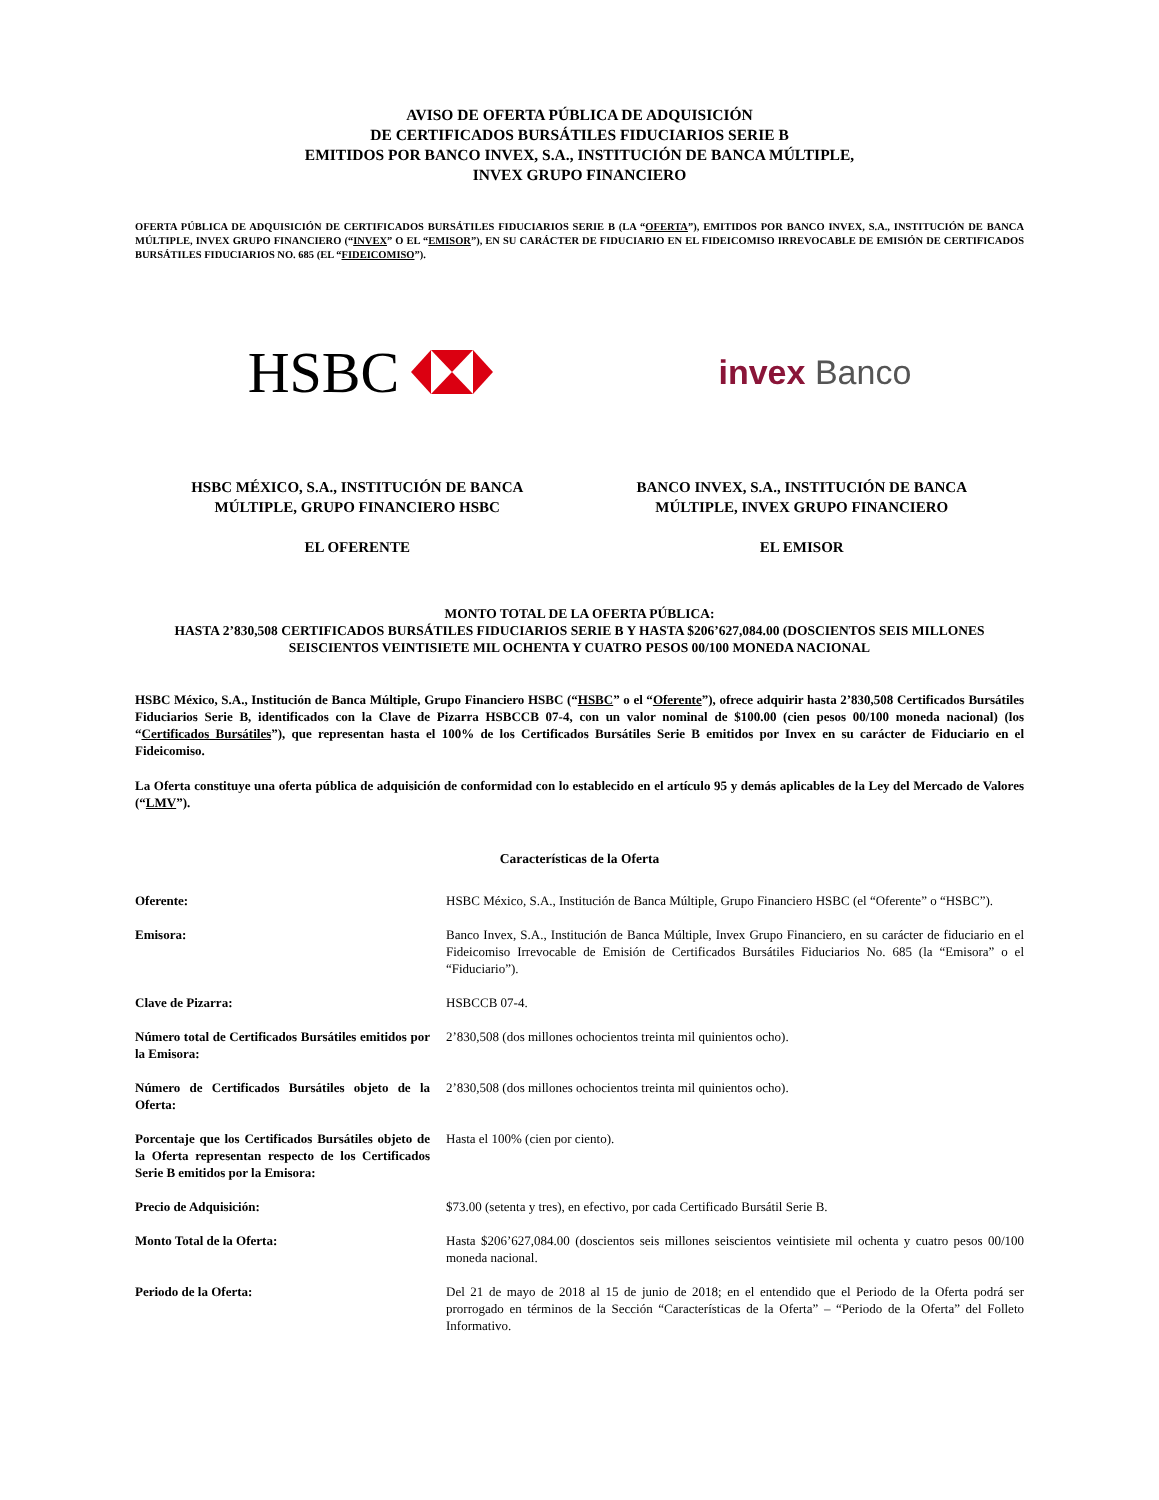AVISO DE OFERTA PÚBLICA DE ADQUISICIÓN
DE CERTIFICADOS BURSÁTILES FIDUCIARIOS SERIE B
EMITIDOS POR BANCO INVEX, S.A., INSTITUCIÓN DE BANCA MÚLTIPLE,
INVEX GRUPO FINANCIERO
OFERTA PÚBLICA DE ADQUISICIÓN DE CERTIFICADOS BURSÁTILES FIDUCIARIOS SERIE B (LA “OFERTA”), EMITIDOS POR BANCO INVEX, S.A., INSTITUCIÓN DE BANCA MÚLTIPLE, INVEX GRUPO FINANCIERO (“INVEX” O EL “EMISOR”), EN SU CARÁCTER DE FIDUCIARIO EN EL FIDEICOMISO IRREVOCABLE DE EMISIÓN DE CERTIFICADOS BURSÁTILES FIDUCIARIOS NO. 685 (EL “FIDEICOMISO”).
HSBC
invex Banco
HSBC MÉXICO, S.A., INSTITUCIÓN DE BANCA
MÚLTIPLE, GRUPO FINANCIERO HSBC
EL OFERENTE
BANCO INVEX, S.A., INSTITUCIÓN DE BANCA
MÚLTIPLE, INVEX GRUPO FINANCIERO
EL EMISOR
MONTO TOTAL DE LA OFERTA PÚBLICA:
HASTA 2’830,508 CERTIFICADOS BURSÁTILES FIDUCIARIOS SERIE B Y HASTA $206’627,084.00 (DOSCIENTOS SEIS MILLONES SEISCIENTOS VEINTISIETE MIL OCHENTA Y CUATRO PESOS 00/100 MONEDA NACIONAL
HSBC México, S.A., Institución de Banca Múltiple, Grupo Financiero HSBC (“HSBC” o el “Oferente”), ofrece adquirir hasta 2’830,508 Certificados Bursátiles Fiduciarios Serie B, identificados con la Clave de Pizarra HSBCCB 07-4, con un valor nominal de $100.00 (cien pesos 00/100 moneda nacional) (los “Certificados Bursátiles”), que representan hasta el 100% de los Certificados Bursátiles Serie B emitidos por Invex en su carácter de Fiduciario en el Fideicomiso.
La Oferta constituye una oferta pública de adquisición de conformidad con lo establecido en el artículo 95 y demás aplicables de la Ley del Mercado de Valores (“LMV”).
Características de la Oferta
| Oferente: | HSBC México, S.A., Institución de Banca Múltiple, Grupo Financiero HSBC (el “Oferente” o “HSBC”). |
| Emisora: | Banco Invex, S.A., Institución de Banca Múltiple, Invex Grupo Financiero, en su carácter de fiduciario en el Fideicomiso Irrevocable de Emisión de Certificados Bursátiles Fiduciarios No. 685 (la “Emisora” o el “Fiduciario”). |
| Clave de Pizarra: | HSBCCB 07-4. |
| Número total de Certificados Bursátiles emitidos por la Emisora: | 2’830,508 (dos millones ochocientos treinta mil quinientos ocho). |
| Número de Certificados Bursátiles objeto de la Oferta: | 2’830,508 (dos millones ochocientos treinta mil quinientos ocho). |
| Porcentaje que los Certificados Bursátiles objeto de la Oferta representan respecto de los Certificados Serie B emitidos por la Emisora: | Hasta el 100% (cien por ciento). |
| Precio de Adquisición: | $73.00 (setenta y tres), en efectivo, por cada Certificado Bursátil Serie B. |
| Monto Total de la Oferta: | Hasta $206’627,084.00 (doscientos seis millones seiscientos veintisiete mil ochenta y cuatro pesos 00/100 moneda nacional. |
| Periodo de la Oferta: | Del 21 de mayo de 2018 al 15 de junio de 2018; en el entendido que el Periodo de la Oferta podrá ser prorrogado en términos de la Sección “Características de la Oferta” – “Periodo de la Oferta” del Folleto Informativo. |